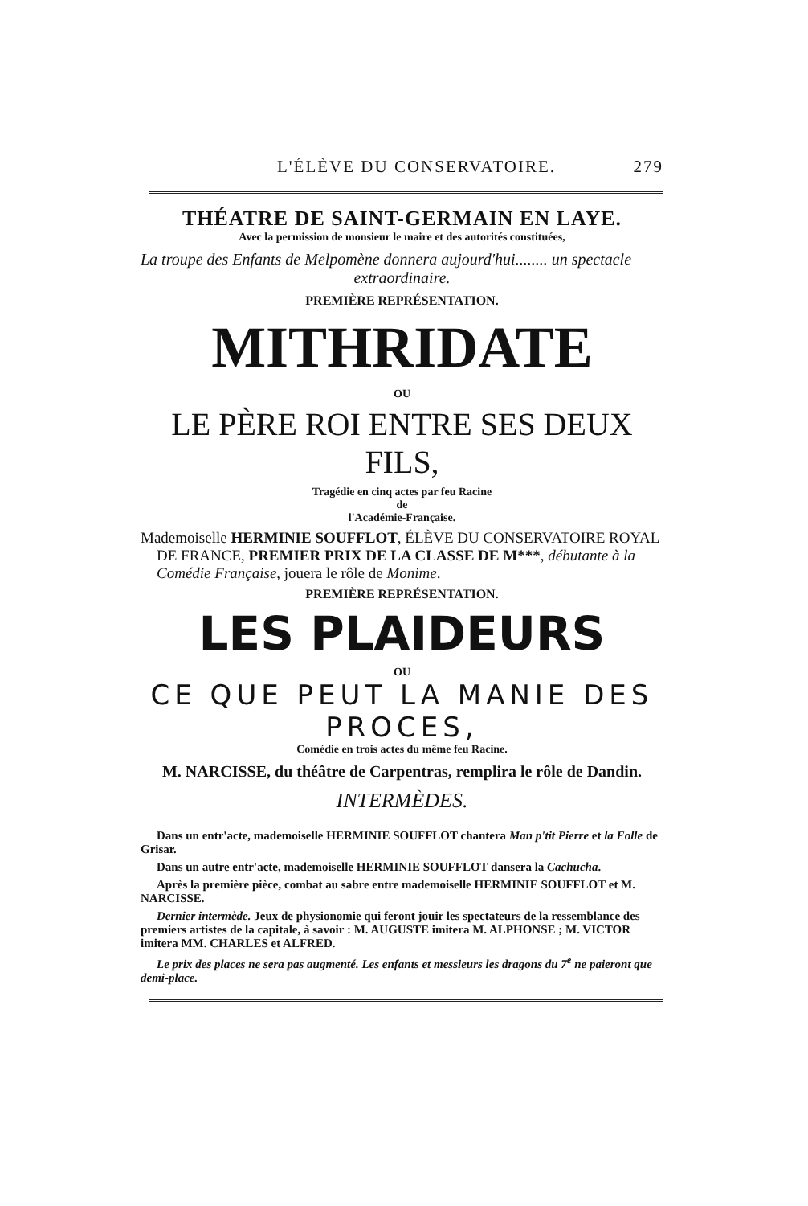L'ÉLÈVE DU CONSERVATOIRE. 279
THÉATRE DE SAINT-GERMAIN EN LAYE.
Avec la permission de monsieur le maire et des autorités constituées,
La troupe des Enfants de Melpomène donnera aujourd'hui........ un spectacle
extraordinaire.
PREMIÈRE REPRÉSENTATION.
MITHRIDATE
OU
LE PÈRE ROI ENTRE SES DEUX FILS,
Tragédie en cinq actes par feu Racine
de
l'Académie-Française.
Mademoiselle HERMINIE SOUFFLOT, ÉLÈVE DU CONSERVATOIRE ROYAL DE FRANCE, PREMIER PRIX DE LA CLASSE DE M***, débutante à la Comédie Française, jouera le rôle de Monime.
PREMIÈRE REPRÉSENTATION.
LES PLAIDEURS
OU
CE QUE PEUT LA MANIE DES PROCES,
Comédie en trois actes du même feu Racine.
M. NARCISSE, du théâtre de Carpentras, remplira le rôle de Dandin.
INTERMÈDES.
Dans un entr'acte, mademoiselle HERMINIE SOUFFLOT chantera Man p'tit Pierre et la Folle de Grisar.
Dans un autre entr'acte, mademoiselle HERMINIE SOUFFLOT dansera la Cachucha.
Après la première pièce, combat au sabre entre mademoiselle HERMINIE SOUFFLOT et M. NARCISSE.
Dernier intermède. Jeux de physionomie qui feront jouir les spectateurs de la ressemblance des premiers artistes de la capitale, à savoir : M. AUGUSTE imitera M. ALPHONSE ; M. VICTOR imitera MM. CHARLES et ALFRED.
Le prix des places ne sera pas augmenté. Les enfants et messieurs les dragons du 7<sup>e</sup> ne paieront que demi-place.